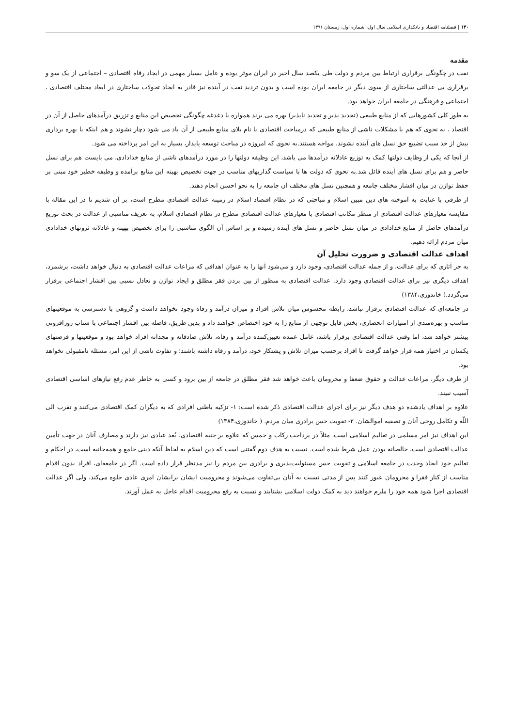۱۳۰ | فصلنامه اقتصاد و بانکداری اسلامی سال اول، شماره اول، زمستان ۱۳۹۱
مقدمه
نفت در چگونگی برقراری ارتباط بین مردم و دولت طی یکصد سال اخیر در ایران موثر بوده و عامل بسیار مهمی در ایجاد رفاه اقتصادی – اجتماعی از یک سو و برقراری بی عدالتی ساختاری از سوی دیگر در جامعه ایران بوده است و بدون تردید نفت در آینده نیز قادر به ایجاد تحولات ساختاری در ابعاد مختلف اقتصادی ، اجتماعی و فرهنگی در جامعه ایران خواهد بود.
به طور کلی کشورهایی که از منابع طبیعی (تجدید پذیر و تجدید ناپذیر) بهره می برند همواره با دغدغه چگونگی تخصیص این منابع و تزریق درآمدهای حاصل از آن در اقتصاد ، به نحوی که هم با مشکلات ناشی از منابع طبیعی که درمباحث اقتصادی با نام بلای منابع طبیعی از آن یاد می شود دچار نشوند و هم اینکه با بهره برداری بیش از حد سبب تضییع حق نسل های آینده نشوند، مواجه هستند.به نحوی که امروزه در مباحث توسعه پایدار، بسیار به این امر پرداخته می شود.
از آنجا که یکی از وظایف دولتها کمک به توزیع عادلانه درآمدها می باشد، این وظیفه دولتها را در مورد درآمدهای ناشی از منابع خدادادی، می بایست هم برای نسل حاضر و هم برای نسل های آینده قائل شد.به نحوی که دولت ها با سیاست گذاریهای مناسب در جهت تخصیص بهینه این منابع برآمده و وظیفه خطیر خود مبنی بر حفظ توازن در میان اقشار مختلف جامعه و همچنین نسل های مختلف آن جامعه را به نحو احسن انجام دهند.
از طرفی با عنایت به آموخته های دین مبین اسلام و مباحثی که در نظام اقتصاد اسلام در زمینه عدالت اقتصادی مطرح است، بر آن شدیم تا در این مقاله با مقایسه معیارهای عدالت اقتصادی از منظر مکاتب اقتصادی با معیارهای عدالت اقتصادی مطرح در نظام اقتصادی اسلام، به تعریف مناسبی از عدالت در بحث توزیع درآمدهای حاصل از منابع خدادادی در میان نسل حاضر و نسل های آینده رسیده و بر اساس آن الگوی مناسبی را برای تخصیص بهینه و عادلانه ثروتهای خدادادی میان مردم ارائه دهیم.
اهداف عدالت اقتصادی و ضرورت تحلیل آن
به جز آثاری که برای عدالت، و از جمله عدالت اقتصادی، وجود دارد و می‌شود آنها را به عنوان اهدافی که مراعات عدالت اقتصادی به دنبال خواهد داشت، برشمرد، اهداف دیگری نیز برای عدالت اقتصادی وجود دارد. عدالت اقتصادی به منظور از بین بردن فقر مطلق و ایجاد توازن و تعادل نسبی بین اقشار اجتماعی برقرار می‌گردد.( خاندوزی،۱۳۸۴)
در جامعه‌ای که عدالت اقتصادی برقرار نباشد، رابطه محسوس میان تلاش افراد و میزان درآمد و رفاه وجود نخواهد داشت و گروهی با دسترسی به موقعیتهای مناسب و بهره‌مندی از امتیازات انحصاری، بخش قابل توجهی از منابع را به خود اختصاص خواهند داد و بدین طریق، فاصله بین اقشار اجتماعی با شتاب روزافزونی بیشتر خواهد شد، اما وقتی عدالت اقتصادی برقرار باشد، عامل عمده تعیین‌کننده درآمد و رفاه، تلاش صادقانه و مجدانه افراد خواهد بود و موقعیتها و فرصتهای یکسان در اختیار همه قرار خواهد گرفت تا افراد برحسب میزان تلاش و پشتکار خود، درآمد و رفاه داشته باشند؛ و تفاوت ناشی از این امر، مسئله نامقبولی نخواهد بود.
از طرف دیگر، مراعات عدالت و حقوق ضعفا و محرومان باعث خواهد شد فقر مطلق در جامعه از بین برود و کسی به خاطر عدم رفع نیازهای اساسی اقتصادی آسیب نبیند.
علاوه بر اهداف یادشده دو هدف دیگر نیز برای اجرای عدالت اقتصادی ذکر شده است: ۱- تزکیه باطنی افرادی که به دیگران کمک اقتصادی می‌کنند و تقرب الی اللّه و تکامل روحی آنان و تصفیه اموالشان. ۲- تقویت حس برادری میان مردم. ( خاندوزی،۱۳۸۴)
این اهداف نیز امر مسلمی در تعالیم اسلامی است. مثلاً در پرداخت زکات و خمس که علاوه بر جنبه اقتصادی، بُعد عبادی نیز دارند و مصارف آنان در جهت تأمین عدالت اقتصادی است، خالصانه بودن عمل شرط شده است. نسبت به هدف دوم گفتنی است که دین اسلام به لحاظ آنکه دینی جامع و همه‌جانبه است، در احکام و تعالیم خود ایجاد وحدت در جامعه اسلامی و تقویت حس مسئولیت‌پذیری و برادری بین مردم را نیز مدنظر قرار داده است. اگر در جامعه‌ای، افراد بدون اقدام مناسب از کنار فقرا و محرومان عبور کنند پس از مدتی نسبت به آنان بی‌تفاوت می‌شوند و محرومیت ایشان برایشان امری عادی جلوه می‌کند، ولی اگر عدالت اقتصادی اجرا شود همه خود را ملزم خواهند دید به کمک دولت اسلامی بشتابند و نسبت به رفع محرومیت اقدام عاجل به عمل آورند.